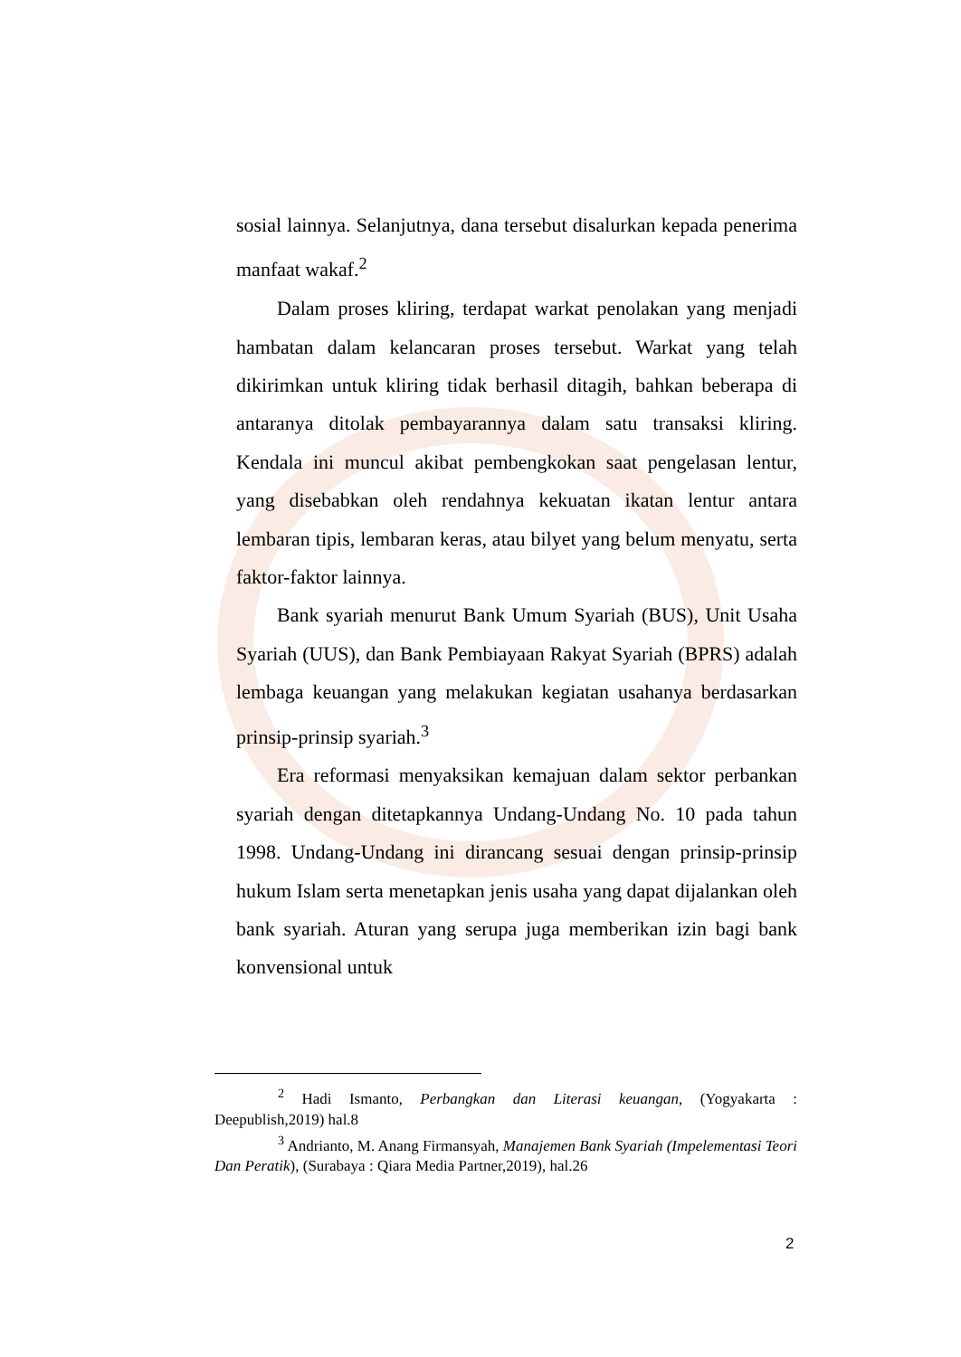sosial lainnya. Selanjutnya, dana tersebut disalurkan kepada penerima manfaat wakaf.<sup>2</sup>
Dalam proses kliring, terdapat warkat penolakan yang menjadi hambatan dalam kelancaran proses tersebut. Warkat yang telah dikirimkan untuk kliring tidak berhasil ditagih, bahkan beberapa di antaranya ditolak pembayarannya dalam satu transaksi kliring. Kendala ini muncul akibat pembengkokan saat pengelasan lentur, yang disebabkan oleh rendahnya kekuatan ikatan lentur antara lembaran tipis, lembaran keras, atau bilyet yang belum menyatu, serta faktor-faktor lainnya.
Bank syariah menurut Bank Umum Syariah (BUS), Unit Usaha Syariah (UUS), dan Bank Pembiayaan Rakyat Syariah (BPRS) adalah lembaga keuangan yang melakukan kegiatan usahanya berdasarkan prinsip-prinsip syariah.<sup>3</sup>
Era reformasi menyaksikan kemajuan dalam sektor perbankan syariah dengan ditetapkannya Undang-Undang No. 10 pada tahun 1998. Undang-Undang ini dirancang sesuai dengan prinsip-prinsip hukum Islam serta menetapkan jenis usaha yang dapat dijalankan oleh bank syariah. Aturan yang serupa juga memberikan izin bagi bank konvensional untuk
<sup>2</sup> Hadi Ismanto, Perbangkan dan Literasi keuangan, (Yogyakarta : Deepublish,2019) hal.8
<sup>3</sup> Andrianto, M. Anang Firmansyah, Manajemen Bank Syariah (Impelementasi Teori Dan Peratik), (Surabaya : Qiara Media Partner,2019), hal.26
2